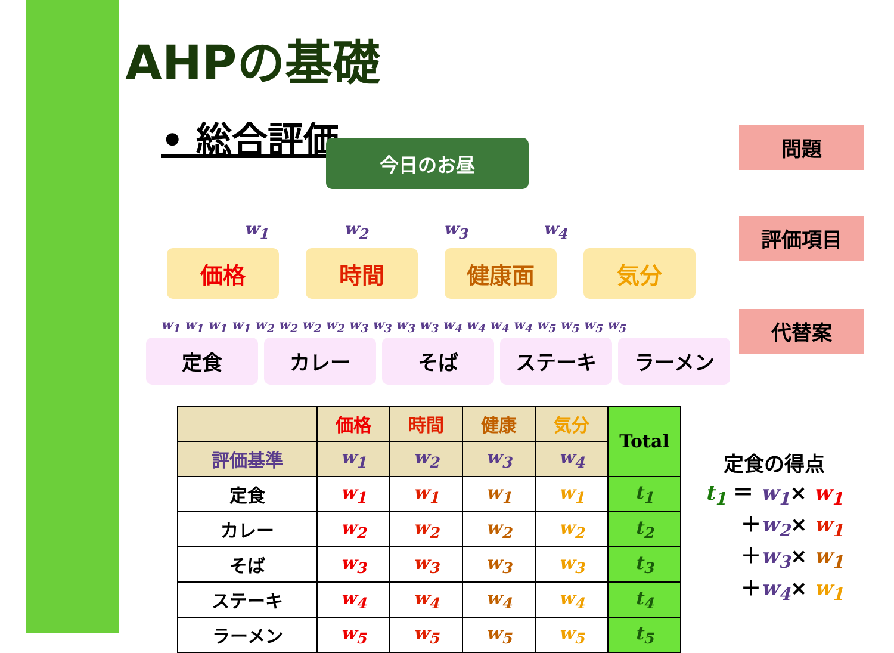AHPの基礎
• 総合評価
今日のお昼
問題
w<sub>1</sub> w<sub>2</sub> w<sub>3</sub> w<sub>4</sub>
価格 時間 健康面 気分
評価項目
w<sub>1</sub> w<sub>1</sub> w<sub>1</sub> w<sub>1</sub> w<sub>2</sub> w<sub>2</sub> w<sub>2</sub> w<sub>2</sub> w<sub>3</sub> w<sub>3</sub> w<sub>3</sub> w<sub>3</sub> w<sub>4</sub> w<sub>4</sub> w<sub>4</sub> w<sub>4</sub> w<sub>5</sub> w<sub>5</sub> w<sub>5</sub> w<sub>5</sub>
定食 カレー そば ステーキ ラーメン
代替案
| | 価格 | 時間 | 健康 | 気分 | Total |
| --- | --- | --- | --- | --- | --- |
| 評価基準 | w<sub>1</sub> | w<sub>2</sub> | w<sub>3</sub> | w<sub>4</sub> | |
| 定食 | w<sub>1</sub> | w<sub>1</sub> | w<sub>1</sub> | w<sub>1</sub> | t<sub>1</sub> |
| カレー | w<sub>2</sub> | w<sub>2</sub> | w<sub>2</sub> | w<sub>2</sub> | t<sub>2</sub> |
| そば | w<sub>3</sub> | w<sub>3</sub> | w<sub>3</sub> | w<sub>3</sub> | t<sub>3</sub> |
| ステーキ | w<sub>4</sub> | w<sub>4</sub> | w<sub>4</sub> | w<sub>4</sub> | t<sub>4</sub> |
| ラーメン | w<sub>5</sub> | w<sub>5</sub> | w<sub>5</sub> | w<sub>5</sub> | t<sub>5</sub> |
定食の得点
t<sub>1</sub> ＝ w<sub>1</sub>× w<sub>1</sub>
＋w<sub>2</sub>× w<sub>1</sub>
＋w<sub>3</sub>× w<sub>1</sub>
＋w<sub>4</sub>× w<sub>1</sub>